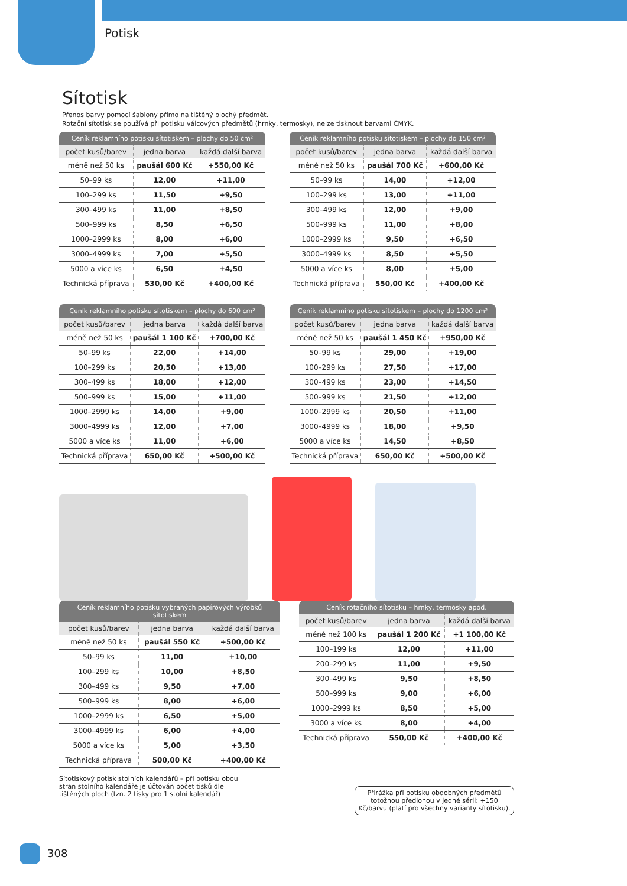Potisk
Sítotisk
Přenos barvy pomocí šablony přímo na tištěný plochý předmět.
Rotační sítotisk se používá při potisku válcových předmětů (hrnky, termosky), nelze tisknout barvami CMYK.
Ceník reklamního potisku sítotiskem – plochy do 50 cm²
| počet kusů/barev | jedna barva | každá další barva |
| --- | --- | --- |
| méně než 50 ks | paušál 600 Kč | +550,00 Kč |
| 50–99 ks | 12,00 | +11,00 |
| 100–299 ks | 11,50 | +9,50 |
| 300–499 ks | 11,00 | +8,50 |
| 500–999 ks | 8,50 | +6,50 |
| 1000–2999 ks | 8,00 | +6,00 |
| 3000–4999 ks | 7,00 | +5,50 |
| 5000 a více ks | 6,50 | +4,50 |
| Technická příprava | 530,00 Kč | +400,00 Kč |
Ceník reklamního potisku sítotiskem – plochy do 150 cm²
| počet kusů/barev | jedna barva | každá další barva |
| --- | --- | --- |
| méně než 50 ks | paušál 700 Kč | +600,00 Kč |
| 50–99 ks | 14,00 | +12,00 |
| 100–299 ks | 13,00 | +11,00 |
| 300–499 ks | 12,00 | +9,00 |
| 500–999 ks | 11,00 | +8,00 |
| 1000–2999 ks | 9,50 | +6,50 |
| 3000–4999 ks | 8,50 | +5,50 |
| 5000 a více ks | 8,00 | +5,00 |
| Technická příprava | 550,00 Kč | +400,00 Kč |
Ceník reklamního potisku sítotiskem – plochy do 600 cm²
| počet kusů/barev | jedna barva | každá další barva |
| --- | --- | --- |
| méně než 50 ks | paušál 1 100 Kč | +700,00 Kč |
| 50–99 ks | 22,00 | +14,00 |
| 100–299 ks | 20,50 | +13,00 |
| 300–499 ks | 18,00 | +12,00 |
| 500–999 ks | 15,00 | +11,00 |
| 1000–2999 ks | 14,00 | +9,00 |
| 3000–4999 ks | 12,00 | +7,00 |
| 5000 a více ks | 11,00 | +6,00 |
| Technická příprava | 650,00 Kč | +500,00 Kč |
Ceník reklamního potisku sítotiskem – plochy do 1200 cm²
| počet kusů/barev | jedna barva | každá další barva |
| --- | --- | --- |
| méně než 50 ks | paušál 1 450 Kč | +950,00 Kč |
| 50–99 ks | 29,00 | +19,00 |
| 100–299 ks | 27,50 | +17,00 |
| 300–499 ks | 23,00 | +14,50 |
| 500–999 ks | 21,50 | +12,00 |
| 1000–2999 ks | 20,50 | +11,00 |
| 3000–4999 ks | 18,00 | +9,50 |
| 5000 a více ks | 14,50 | +8,50 |
| Technická příprava | 650,00 Kč | +500,00 Kč |
Ceník reklamního potisku vybraných papírových výrobků sítotiskem
| počet kusů/barev | jedna barva | každá další barva |
| --- | --- | --- |
| méně než 50 ks | paušál 550 Kč | +500,00 Kč |
| 50–99 ks | 11,00 | +10,00 |
| 100–299 ks | 10,00 | +8,50 |
| 300–499 ks | 9,50 | +7,00 |
| 500–999 ks | 8,00 | +6,00 |
| 1000–2999 ks | 6,50 | +5,00 |
| 3000–4999 ks | 6,00 | +4,00 |
| 5000 a více ks | 5,00 | +3,50 |
| Technická příprava | 500,00 Kč | +400,00 Kč |
Ceník rotačního sítotisku – hrnky, termosky apod.
| počet kusů/barev | jedna barva | každá další barva |
| --- | --- | --- |
| méně než 100 ks | paušál 1 200 Kč | +1 100,00 Kč |
| 100–199 ks | 12,00 | +11,00 |
| 200–299 ks | 11,00 | +9,50 |
| 300–499 ks | 9,50 | +8,50 |
| 500–999 ks | 9,00 | +6,00 |
| 1000–2999 ks | 8,50 | +5,00 |
| 3000 a více ks | 8,00 | +4,00 |
| Technická příprava | 550,00 Kč | +400,00 Kč |
Sítotiskový potisk stolních kalendářů – při potisku obou stran stolního kalendáře je účtován počet tisků dle tištěných ploch (tzn. 2 tisky pro 1 stolní kalendář)
Přirážka při potisku obdobných předmětů totožnou předlohou v jedné sérii: +150 Kč/barvu (platí pro všechny varianty sítotisku).
308